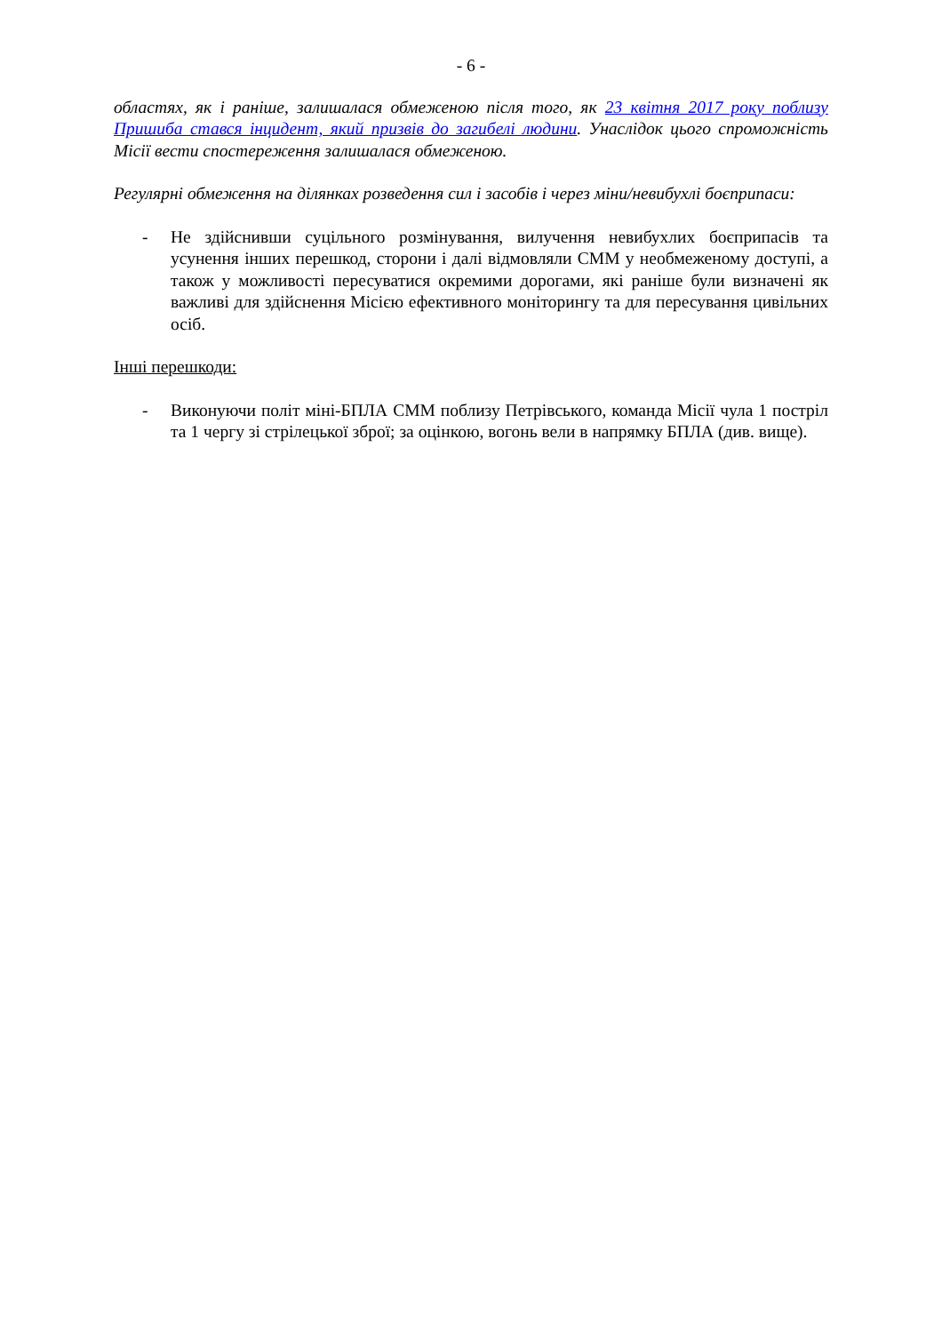- 6 -
областях, як і раніше, залишалася обмеженою після того, як 23 квітня 2017 року поблизу Пришиба стався інцидент, який призвів до загибелі людини. Унаслідок цього спроможність Місії вести спостереження залишалася обмеженою.
Регулярні обмеження на ділянках розведення сил і засобів і через міни/невибухлі боєприпаси:
- Не здійснивши суцільного розмінування, вилучення невибухлих боєприпасів та усунення інших перешкод, сторони і далі відмовляли СММ у необмеженому доступі, а також у можливості пересуватися окремими дорогами, які раніше були визначені як важливі для здійснення Місією ефективного моніторингу та для пересування цивільних осіб.
Інші перешкоди:
- Виконуючи політ міні-БПЛА СММ поблизу Петрівського, команда Місії чула 1 постріл та 1 чергу зі стрілецької зброї; за оцінкою, вогонь вели в напрямку БПЛА (див. вище).